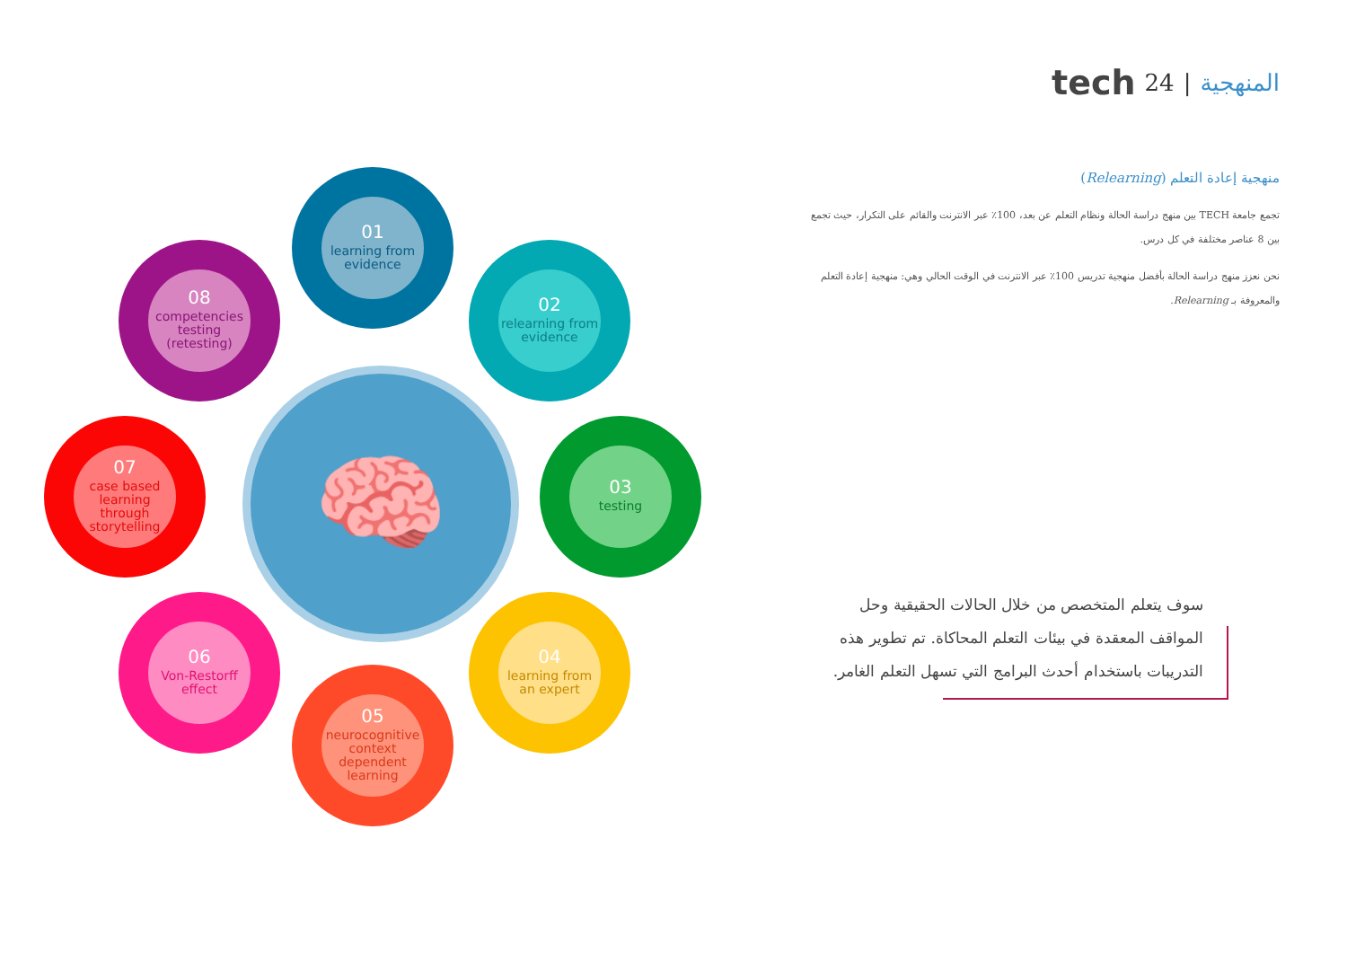tech 24 | المنهجية
منهجية إعادة التعلم (Relearning)
تجمع جامعة TECH بين منهج دراسة الحالة ونظام التعلم عن بعد، 100٪ عبر الانترنت والقائم على التكرار، حيث تجمع بين 8 عناصر مختلفة في كل درس.
نحن نعزز منهج دراسة الحالة بأفضل منهجية تدريس 100٪ عبر الانترنت في الوقت الحالي وهي: منهجية إعادة التعلم والمعروفة بـ Relearning.
سوف يتعلم المتخصص من خلال الحالات الحقيقية وحل المواقف المعقدة في بيئات التعلم المحاكاة. تم تطوير هذه التدريبات باستخدام أحدث البرامج التي تسهل التعلم الغامر.
🧠
01
learning from evidence
02
relearning from evidence
03
testing
04
learning from an expert
05
neurocognitive context dependent learning
06
Von-Restorff effect
07
case based learning through storytelling
08
competencies testing (retesting)